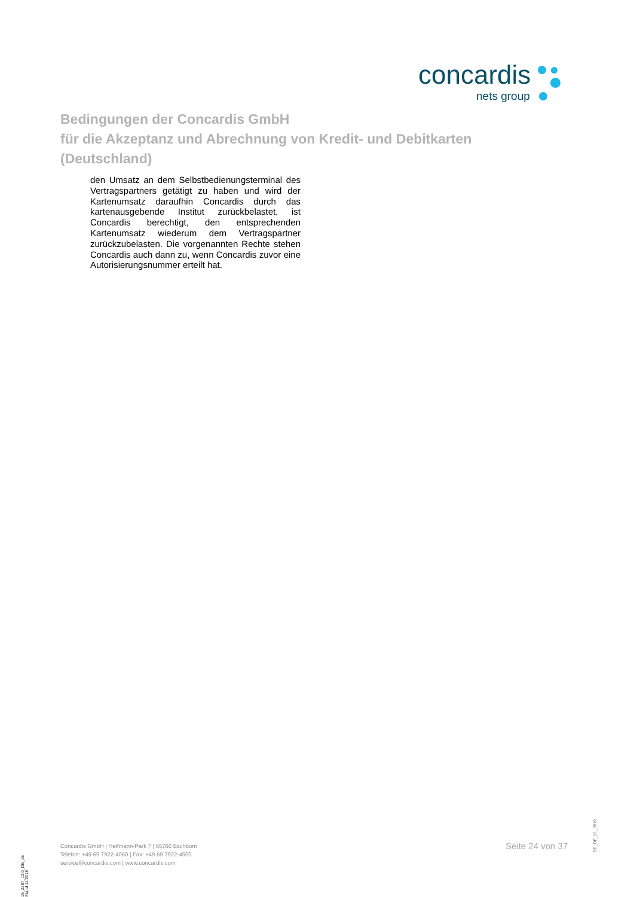concardis
nets group
Bedingungen der Concardis GmbH
für die Akzeptanz und Abrechnung von Kredit- und Debitkarten
(Deutschland)
den Umsatz an dem Selbstbedienungsterminal des Vertragspartners getätigt zu haben und wird der Kartenumsatz daraufhin Concardis durch das kartenausgebende Institut zurückbelastet, ist Concardis berechtigt, den entsprechenden Kartenumsatz wiederum dem Vertragspartner zurückzubelasten. Die vorgenannten Rechte stehen Concardis auch dann zu, wenn Concardis zuvor eine Autorisierungsnummer erteilt hat.
15_2287_13.0_DE_de Stand 11/2018
Concardis GmbH | Helfmann-Park 7 | 65760 Eschborn
Telefon: +49 69 7922-4060 | Fax: +49 69 7922-4500
service@concardis.com | www.concardis.com
Seite 24 von 37
DE_DE_V1_0919